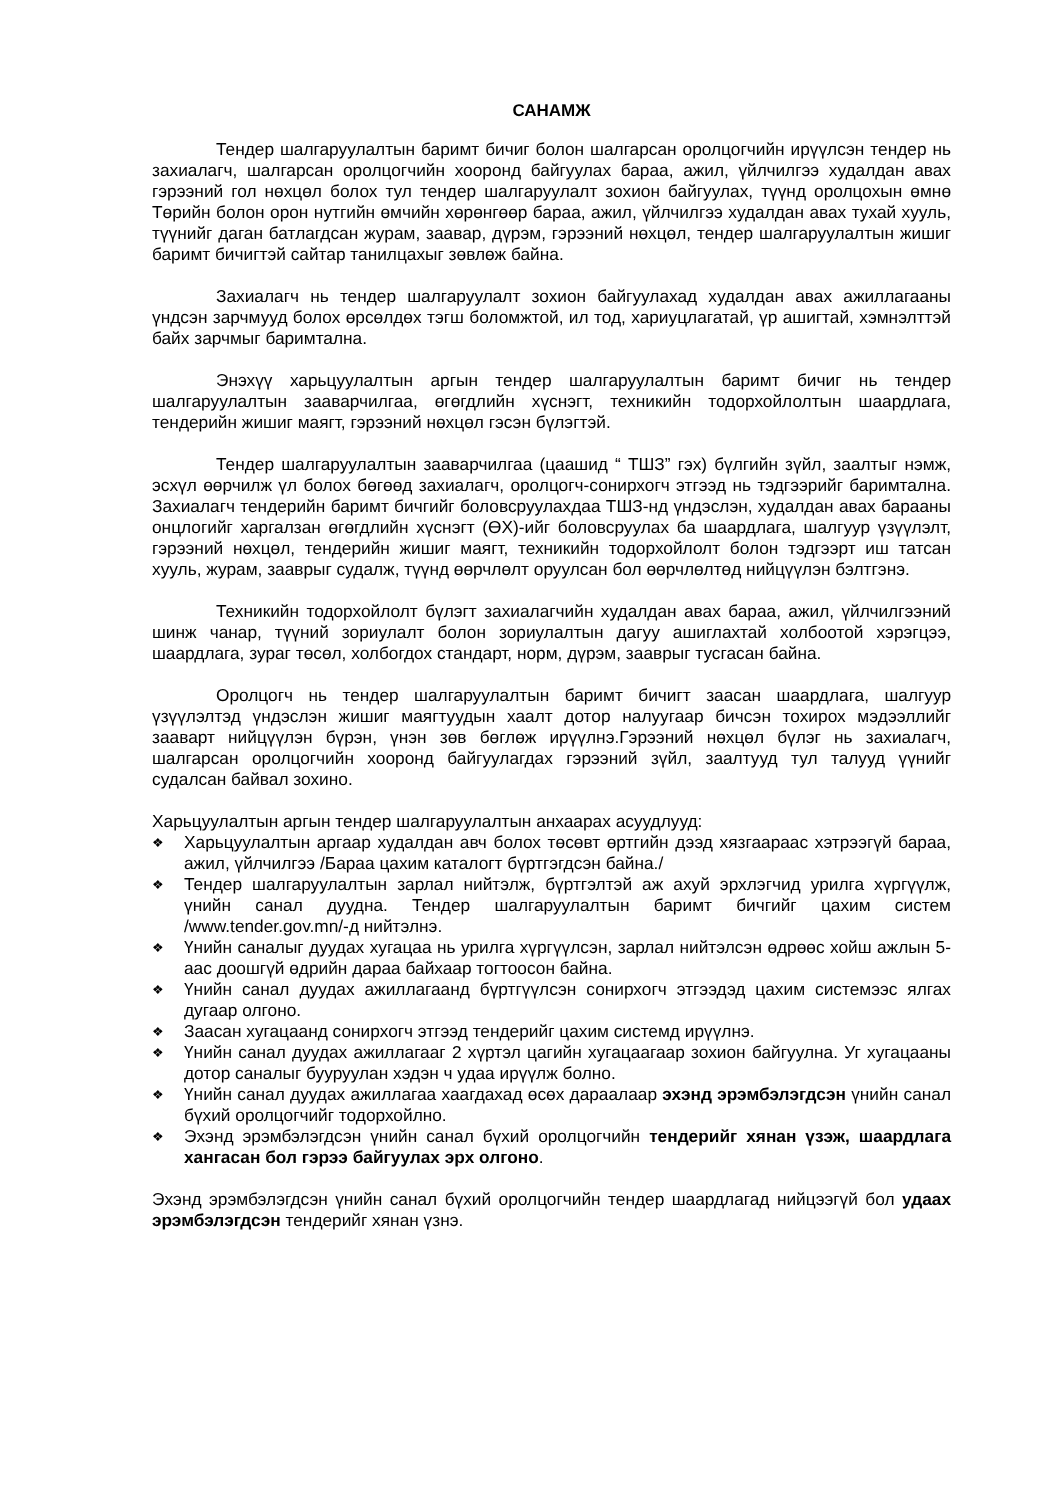САНАМЖ
Тендер шалгаруулалтын баримт бичиг болон шалгарсан оролцогчийн ирүүлсэн тендер нь захиалагч, шалгарсан оролцогчийн хооронд байгуулах бараа, ажил, үйлчилгээ худалдан авах гэрээний гол нөхцөл болох тул тендер шалгаруулалт зохион байгуулах, түүнд оролцохын өмнө Төрийн болон орон нутгийн өмчийн хөрөнгөөр бараа, ажил, үйлчилгээ худалдан авах тухай хууль, түүнийг даган батлагдсан журам, заавар, дүрэм, гэрээний нөхцөл, тендер шалгаруулалтын жишиг баримт бичигтэй сайтар танилцахыг зөвлөж байна.
Захиалагч нь тендер шалгаруулалт зохион байгуулахад худалдан авах ажиллагааны үндсэн зарчмууд болох өрсөлдөх тэгш боломжтой, ил тод, хариуцлагатай, үр ашигтай, хэмнэлттэй байх зарчмыг баримтална.
Энэхүү харьцуулалтын аргын тендер шалгаруулалтын баримт бичиг нь тендер шалгаруулалтын зааварчилгаа, өгөгдлийн хүснэгт, техникийн тодорхойлолтын шаардлага, тендерийн жишиг маягт, гэрээний нөхцөл гэсэн бүлэгтэй.
Тендер шалгаруулалтын зааварчилгаа (цаашид “ ТШЗ” гэх) бүлгийн зүйл, заалтыг нэмж, эсхүл өөрчилж үл болох бөгөөд захиалагч, оролцогч-сонирхогч этгээд нь тэдгээрийг баримтална. Захиалагч тендерийн баримт бичгийг боловсруулахдаа ТШЗ-нд үндэслэн, худалдан авах барааны онцлогийг харгалзан өгөгдлийн хүснэгт (ӨХ)-ийг боловсруулах ба шаардлага, шалгуур үзүүлэлт, гэрээний нөхцөл, тендерийн жишиг маягт, техникийн тодорхойлолт болон тэдгээрт иш татсан хууль, журам, зааврыг судалж, түүнд өөрчлөлт оруулсан бол өөрчлөлтөд нийцүүлэн бэлтгэнэ.
Техникийн тодорхойлолт бүлэгт захиалагчийн худалдан авах бараа, ажил, үйлчилгээний шинж чанар, түүний зориулалт болон зориулалтын дагуу ашиглахтай холбоотой хэрэгцээ, шаардлага, зураг төсөл, холбогдох стандарт, норм, дүрэм, зааврыг тусгасан байна.
Оролцогч нь тендер шалгаруулалтын баримт бичигт заасан шаардлага, шалгуур үзүүлэлтэд үндэслэн жишиг маягтуудын хаалт дотор налуугаар бичсэн тохирох мэдээллийг зааварт нийцүүлэн бүрэн, үнэн зөв бөглөж ирүүлнэ.Гэрээний нөхцөл бүлэг нь захиалагч, шалгарсан оролцогчийн хооронд байгуулагдах гэрээний зүйл, заалтууд тул талууд үүнийг судалсан байвал зохино.
Харьцуулалтын аргын тендер шалгаруулалтын анхаарах асуудлууд:
❖ Харьцуулалтын аргаар худалдан авч болох төсөвт өртгийн дээд хязгаараас хэтрээгүй бараа, ажил, үйлчилгээ /Бараа цахим каталогт бүртгэгдсэн байна./
❖ Тендер шалгаруулалтын зарлал нийтэлж, бүртгэлтэй аж ахуй эрхлэгчид урилга хүргүүлж, үнийн санал дуудна. Тендер шалгаруулалтын баримт бичгийг цахим систем /www.tender.gov.mn/-д нийтэлнэ.
❖ Үнийн саналыг дуудах хугацаа нь урилга хүргүүлсэн, зарлал нийтэлсэн өдрөөс хойш ажлын 5-аас доошгүй өдрийн дараа байхаар тогтоосон байна.
❖ Үнийн санал дуудах ажиллагаанд бүртгүүлсэн сонирхогч этгээдэд цахим системээс ялгах дугаар олгоно.
❖ Заасан хугацаанд сонирхогч этгээд тендерийг цахим системд ирүүлнэ.
❖ Үнийн санал дуудах ажиллагааг 2 хүртэл цагийн хугацаагаар зохион байгуулна. Уг хугацааны дотор саналыг бууруулан хэдэн ч удаа ирүүлж болно.
❖ Үнийн санал дуудах ажиллагаа хаагдахад өсөх дараалаар эхэнд эрэмбэлэгдсэн үнийн санал бүхий оролцогчийг тодорхойлно.
❖ Эхэнд эрэмбэлэгдсэн үнийн санал бүхий оролцогчийн тендерийг хянан үзэж, шаардлага хангасан бол гэрээ байгуулах эрх олгоно.
Эхэнд эрэмбэлэгдсэн үнийн санал бүхий оролцогчийн тендер шаардлагад нийцээгүй бол удаах эрэмбэлэгдсэн тендерийг хянан үзнэ.